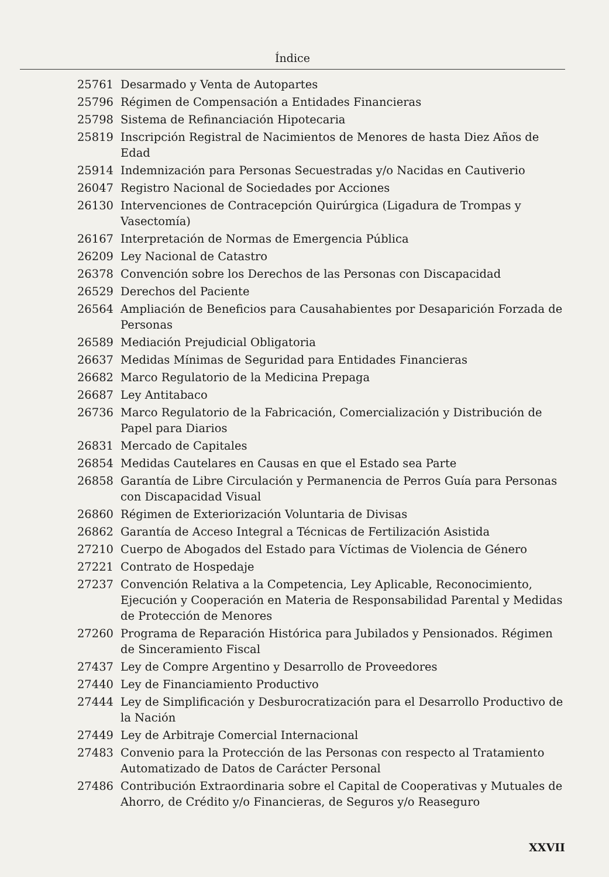Índice
| 25761 | Desarmado y Venta de Autopartes |
| 25796 | Régimen de Compensación a Entidades Financieras |
| 25798 | Sistema de Refinanciación Hipotecaria |
| 25819 | Inscripción Registral de Nacimientos de Menores de hasta Diez Años de Edad |
| 25914 | Indemnización para Personas Secuestradas y/o Nacidas en Cautiverio |
| 26047 | Registro Nacional de Sociedades por Acciones |
| 26130 | Intervenciones de Contracepción Quirúrgica (Ligadura de Trompas y Vasectomía) |
| 26167 | Interpretación de Normas de Emergencia Pública |
| 26209 | Ley Nacional de Catastro |
| 26378 | Convención sobre los Derechos de las Personas con Discapacidad |
| 26529 | Derechos del Paciente |
| 26564 | Ampliación de Beneficios para Causahabientes por Desaparición Forzada de Personas |
| 26589 | Mediación Prejudicial Obligatoria |
| 26637 | Medidas Mínimas de Seguridad para Entidades Financieras |
| 26682 | Marco Regulatorio de la Medicina Prepaga |
| 26687 | Ley Antitabaco |
| 26736 | Marco Regulatorio de la Fabricación, Comercialización y Distribución de Papel para Diarios |
| 26831 | Mercado de Capitales |
| 26854 | Medidas Cautelares en Causas en que el Estado sea Parte |
| 26858 | Garantía de Libre Circulación y Permanencia de Perros Guía para Personas con Discapacidad Visual |
| 26860 | Régimen de Exteriorización Voluntaria de Divisas |
| 26862 | Garantía de Acceso Integral a Técnicas de Fertilización Asistida |
| 27210 | Cuerpo de Abogados del Estado para Víctimas de Violencia de Género |
| 27221 | Contrato de Hospedaje |
| 27237 | Convención Relativa a la Competencia, Ley Aplicable, Reconocimiento, Ejecución y Cooperación en Materia de Responsabilidad Parental y Medidas de Protección de Menores |
| 27260 | Programa de Reparación Histórica para Jubilados y Pensionados. Régimen de Sinceramiento Fiscal |
| 27437 | Ley de Compre Argentino y Desarrollo de Proveedores |
| 27440 | Ley de Financiamiento Productivo |
| 27444 | Ley de Simplificación y Desburocratización para el Desarrollo Productivo de la Nación |
| 27449 | Ley de Arbitraje Comercial Internacional |
| 27483 | Convenio para la Protección de las Personas con respecto al Tratamiento Automatizado de Datos de Carácter Personal |
| 27486 | Contribución Extraordinaria sobre el Capital de Cooperativas y Mutuales de Ahorro, de Crédito y/o Financieras, de Seguros y/o Reaseguro |
XXVII